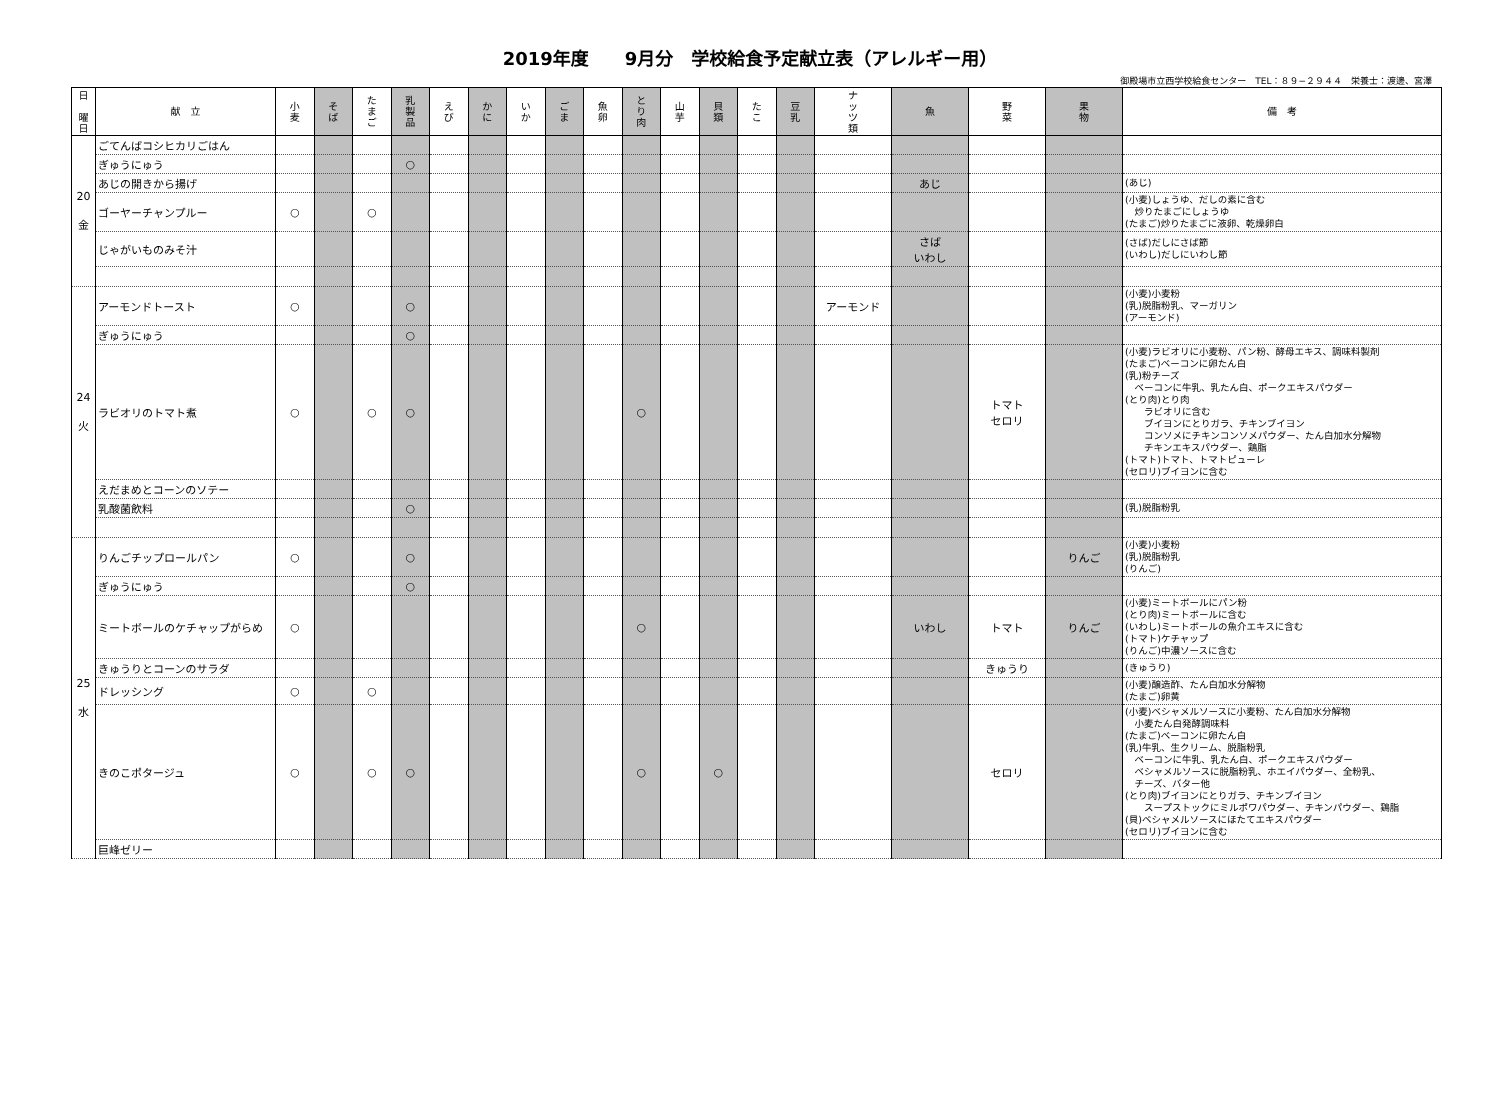2019年度　　9月分　学校給食予定献立表（アレルギー用）
御殿場市立西学校給食センター　TEL：８９−２９４４　栄養士：渡邊、宮澤
| 日 曜日 | 献 立 | 小 麦 | そ ば | た ま ご | 乳 製 品 | え び | か に | い か | ご ま | 魚 卵 | と り 肉 | 山 芋 | 貝 類 | た こ | 豆 乳 | ナ ッ ツ 類 | 魚 | 野 菜 | 果 物 | 備 考 |
| --- | --- | --- | --- | --- | --- | --- | --- | --- | --- | --- | --- | --- | --- | --- | --- | --- | --- | --- | --- | --- |
| 20 金 | ごてんばコシヒカリごはん | | | | | | | | | | | | | | | | | | | |
| | ぎゅうにゅう | | | | ○ | | | | | | | | | | | | | | | |
| | あじの開きから揚げ | | | | | | | | | | | | | | | | あじ | | | (あじ) |
| | ゴーヤーチャンプルー | ○ | | ○ | | | | | | | | | | | | | | | | (小麦)しょうゆ、だしの素に含む 炒りたまごにしょうゆ (たまご)炒りたまごに液卵、乾燥卵白 |
| | じゃがいものみそ汁 | | | | | | | | | | | | | | | | さば いわし | | | (さば)だしにさば節 (いわし)だしにいわし節 |
| 24 火 | アーモンドトースト | ○ | | | ○ | | | | | | | | | | | アーモンド | | | | (小麦)小麦粉 (乳)脱脂粉乳、マーガリン (アーモンド) |
| | ぎゅうにゅう | | | | ○ | | | | | | | | | | | | | | | |
| | ラビオリのトマト煮 | ○ | | ○ | ○ | | | | | | ○ | | | | | | | トマト セロリ | | (小麦)ラビオリに小麦粉、パン粉、酵母エキス、調味料製剤 (たまご)ベーコンに卵たん白 (乳)粉チーズ ベーコンに牛乳、乳たん白、ポークエキスパウダー (とり肉)とり肉 ラビオリに含む ブイヨンにとりガラ、チキンブイヨン コンソメにチキンコンソメパウダー、たん白加水分解物 チキンエキスパウダー、鶏脂 (トマト)トマト、トマトピューレ (セロリ)ブイヨンに含む |
| | えだまめとコーンのソテー | | | | | | | | | | | | | | | | | | | |
| | 乳酸菌飲料 | | | | ○ | | | | | | | | | | | | | | | (乳)脱脂粉乳 |
| 25 水 | りんごチップロールパン | ○ | | | ○ | | | | | | | | | | | | | | りんご | (小麦)小麦粉 (乳)脱脂粉乳 (りんご) |
| | ぎゅうにゅう | | | | ○ | | | | | | | | | | | | | | | |
| | ミートボールのケチャップがらめ | ○ | | | | | | | | | ○ | | | | | | いわし | トマト | りんご | (小麦)ミートボールにパン粉 (とり肉)ミートボールに含む (いわし)ミートボールの魚介エキスに含む (トマト)ケチャップ (りんご)中濃ソースに含む |
| | きゅうりとコーンのサラダ | | | | | | | | | | | | | | | | | きゅうり | | (きゅうり) |
| | ドレッシング | ○ | | ○ | | | | | | | | | | | | | | | | (小麦)醸造酢、たん白加水分解物 (たまご)卵黄 |
| | きのこポタージュ | ○ | | ○ | ○ | | | | | | ○ | | ○ | | | | | セロリ | | (小麦)ベシャメルソースに小麦粉、たん白加水分解物 小麦たん白発酵調味料 (たまご)ベーコンに卵たん白 (乳)牛乳、生クリーム、脱脂粉乳 ベーコンに牛乳、乳たん白、ポークエキスパウダー ベシャメルソースに脱脂粉乳、ホエイパウダー、全粉乳、 チーズ、バター他 (とり肉)ブイヨンにとりガラ、チキンブイヨン スープストックにミルポワパウダー、チキンパウダー、鶏脂 (貝)ベシャメルソースにほたてエキスパウダー (セロリ)ブイヨンに含む |
| | 巨峰ゼリー | | | | | | | | | | | | | | | | | | | |